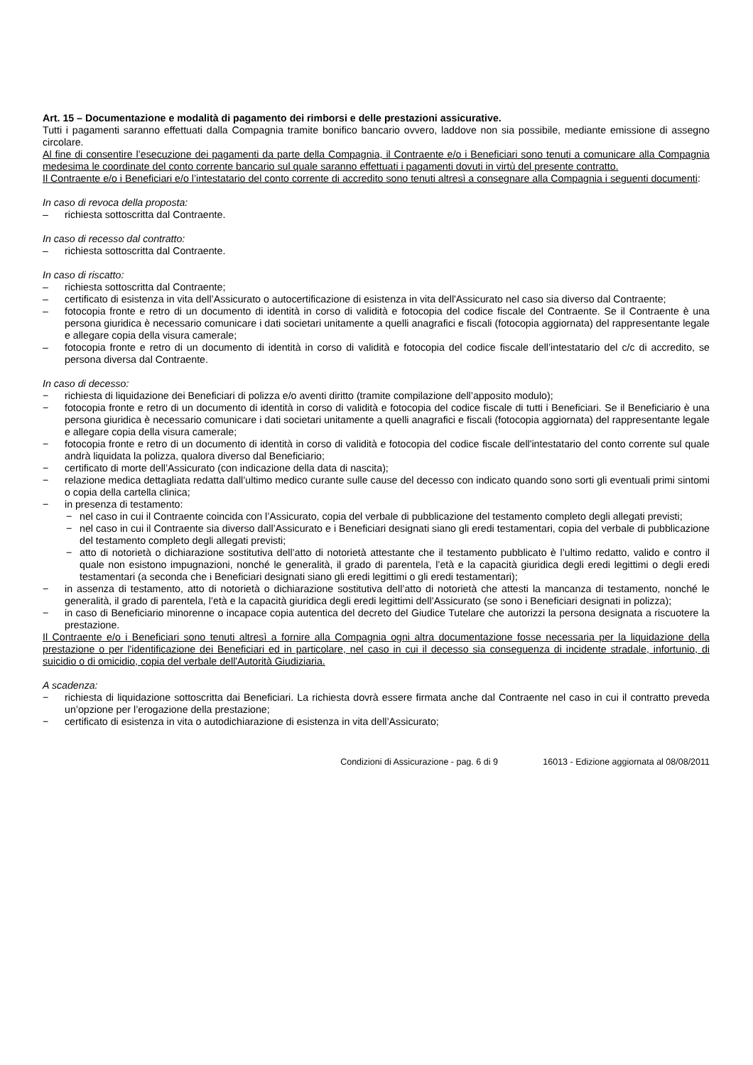Art. 15 – Documentazione e modalità di pagamento dei rimborsi e delle prestazioni assicurative.
Tutti i pagamenti saranno effettuati dalla Compagnia tramite bonifico bancario ovvero, laddove non sia possibile, mediante emissione di assegno circolare.
Al fine di consentire l’esecuzione dei pagamenti da parte della Compagnia, il Contraente e/o i Beneficiari sono tenuti a comunicare alla Compagnia medesima le coordinate del conto corrente bancario sul quale saranno effettuati i pagamenti dovuti in virtù del presente contratto.
Il Contraente e/o i Beneficiari e/o l’intestatario del conto corrente di accredito sono tenuti altresì a consegnare alla Compagnia i seguenti documenti:
In caso di revoca della proposta:
– richiesta sottoscritta dal Contraente.
In caso di recesso dal contratto:
– richiesta sottoscritta dal Contraente.
In caso di riscatto:
– richiesta sottoscritta dal Contraente;
– certificato di esistenza in vita dell’Assicurato o autocertificazione di esistenza in vita dell'Assicurato nel caso sia diverso dal Contraente;
– fotocopia fronte e retro di un documento di identità in corso di validità e fotocopia del codice fiscale del Contraente. Se il Contraente è una persona giuridica è necessario comunicare i dati societari unitamente a quelli anagrafici e fiscali (fotocopia aggiornata) del rappresentante legale e allegare copia della visura camerale;
– fotocopia fronte e retro di un documento di identità in corso di validità e fotocopia del codice fiscale dell’intestatario del c/c di accredito, se persona diversa dal Contraente.
In caso di decesso:
− richiesta di liquidazione dei Beneficiari di polizza e/o aventi diritto (tramite compilazione dell’apposito modulo);
− fotocopia fronte e retro di un documento di identità in corso di validità e fotocopia del codice fiscale di tutti i Beneficiari. Se il Beneficiario è una persona giuridica è necessario comunicare i dati societari unitamente a quelli anagrafici e fiscali (fotocopia aggiornata) del rappresentante legale e allegare copia della visura camerale;
− fotocopia fronte e retro di un documento di identità in corso di validità e fotocopia del codice fiscale dell'intestatario del conto corrente sul quale andrà liquidata la polizza, qualora diverso dal Beneficiario;
− certificato di morte dell’Assicurato (con indicazione della data di nascita);
− relazione medica dettagliata redatta dall’ultimo medico curante sulle cause del decesso con indicato quando sono sorti gli eventuali primi sintomi o copia della cartella clinica;
− in presenza di testamento:
− nel caso in cui il Contraente coincida con l’Assicurato, copia del verbale di pubblicazione del testamento completo degli allegati previsti;
− nel caso in cui il Contraente sia diverso dall’Assicurato e i Beneficiari designati siano gli eredi testamentari, copia del verbale di pubblicazione del testamento completo degli allegati previsti;
− atto di notorietà o dichiarazione sostitutiva dell’atto di notorietà attestante che il testamento pubblicato è l’ultimo redatto, valido e contro il quale non esistono impugnazioni, nonché le generalità, il grado di parentela, l’età e la capacità giuridica degli eredi legittimi o degli eredi testamentari (a seconda che i Beneficiari designati siano gli eredi legittimi o gli eredi testamentari);
− in assenza di testamento, atto di notorietà o dichiarazione sostitutiva dell’atto di notorietà che attesti la mancanza di testamento, nonché le generalità, il grado di parentela, l’età e la capacità giuridica degli eredi legittimi dell’Assicurato (se sono i Beneficiari designati in polizza);
− in caso di Beneficiario minorenne o incapace copia autentica del decreto del Giudice Tutelare che autorizzi la persona designata a riscuotere la prestazione.
Il Contraente e/o i Beneficiari sono tenuti altresì a fornire alla Compagnia ogni altra documentazione fosse necessaria per la liquidazione della prestazione o per l'identificazione dei Beneficiari ed in particolare, nel caso in cui il decesso sia conseguenza di incidente stradale, infortunio, di suicidio o di omicidio, copia del verbale dell'Autorità Giudiziaria.
A scadenza:
− richiesta di liquidazione sottoscritta dai Beneficiari. La richiesta dovrà essere firmata anche dal Contraente nel caso in cui il contratto preveda un’opzione per l’erogazione della prestazione;
− certificato di esistenza in vita o autodichiarazione di esistenza in vita dell’Assicurato;
Condizioni di Assicurazione - pag. 6 di 9 16013 - Edizione aggiornata al 08/08/2011